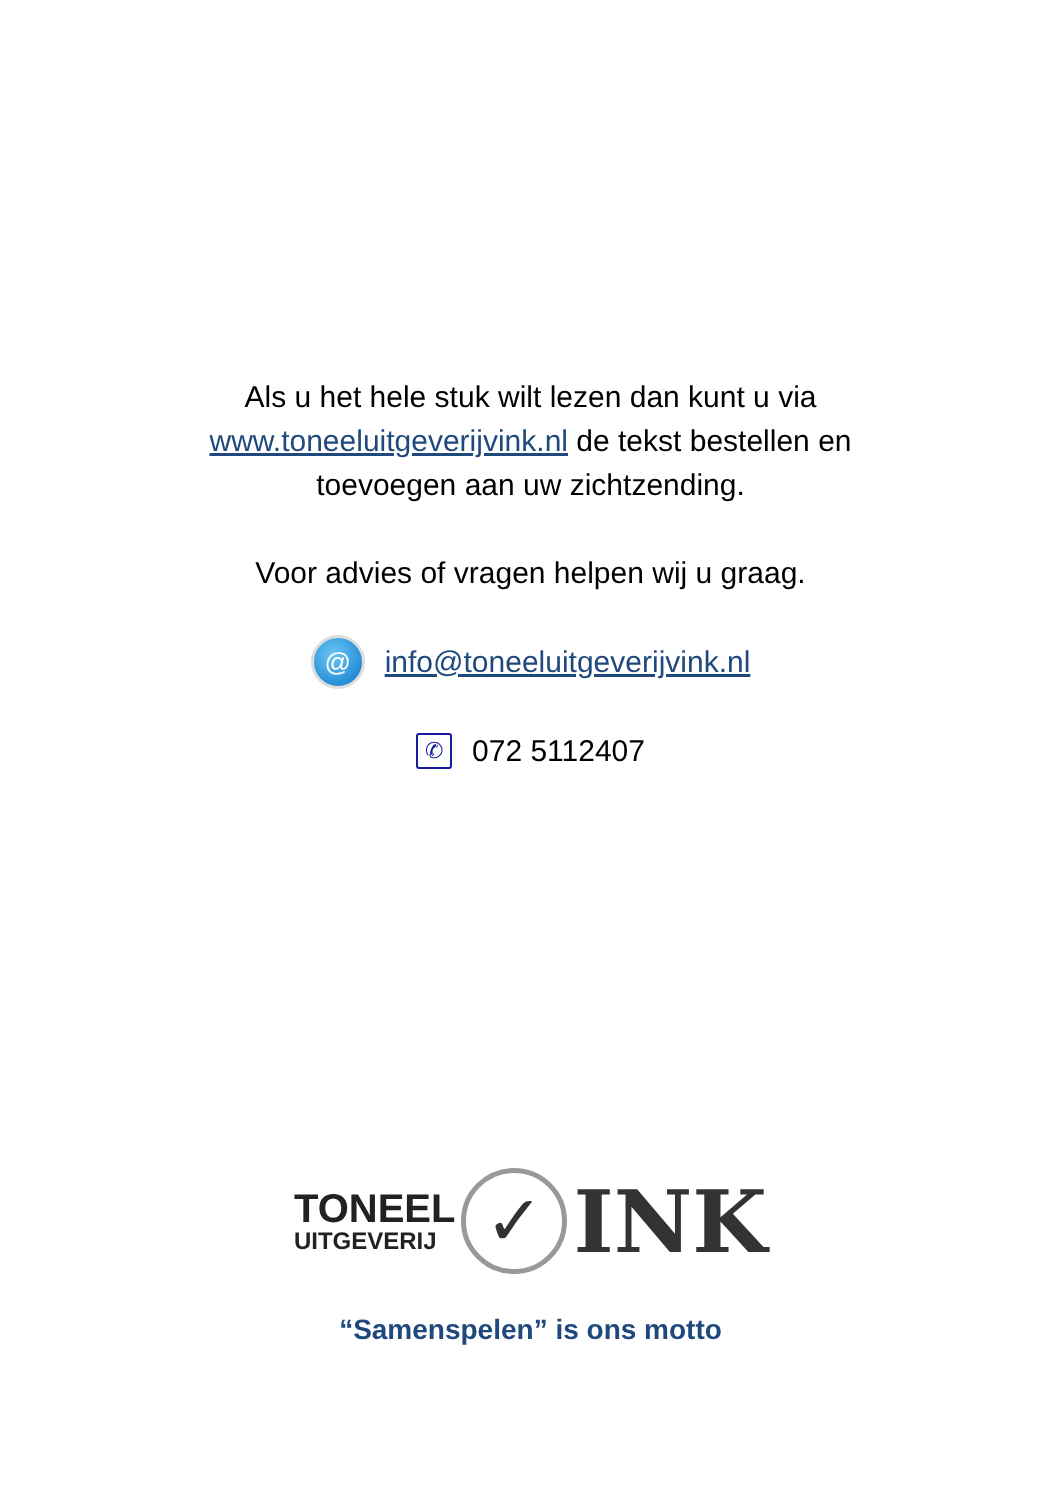Als u het hele stuk wilt lezen dan kunt u via
www.toneeluitgeverijvink.nl de tekst bestellen en
toevoegen aan uw zichtzending.
Voor advies of vragen helpen wij u graag.
@
info@toneeluitgeverijvink.nl
✆
072 5112407
TONEEL
UITGEVERIJ
✓
INK
“Samenspelen” is ons motto